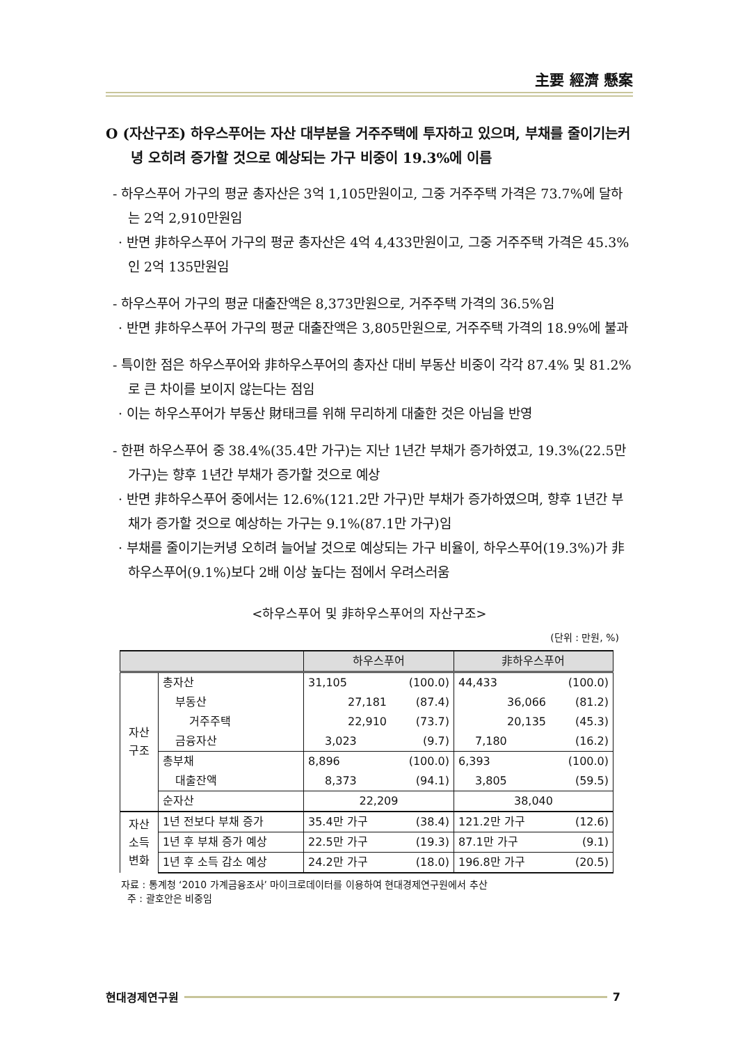主要 經濟 懸案
O (자산구조) 하우스푸어는 자산 대부분을 거주주택에 투자하고 있으며, 부채를 줄이기는커녕 오히려 증가할 것으로 예상되는 가구 비중이 19.3%에 이름
- 하우스푸어 가구의 평균 총자산은 3억 1,105만원이고, 그중 거주주택 가격은 73.7%에 달하는 2억 2,910만원임
· 반면 非하우스푸어 가구의 평균 총자산은 4억 4,433만원이고, 그중 거주주택 가격은 45.3%인 2억 135만원임
- 하우스푸어 가구의 평균 대출잔액은 8,373만원으로, 거주주택 가격의 36.5%임
· 반면 非하우스푸어 가구의 평균 대출잔액은 3,805만원으로, 거주주택 가격의 18.9%에 불과
- 특이한 점은 하우스푸어와 非하우스푸어의 총자산 대비 부동산 비중이 각각 87.4% 및 81.2%로 큰 차이를 보이지 않는다는 점임
· 이는 하우스푸어가 부동산 財태크를 위해 무리하게 대출한 것은 아님을 반영
- 한편 하우스푸어 중 38.4%(35.4만 가구)는 지난 1년간 부채가 증가하였고, 19.3%(22.5만 가구)는 향후 1년간 부채가 증가할 것으로 예상
· 반면 非하우스푸어 중에서는 12.6%(121.2만 가구)만 부채가 증가하였으며, 향후 1년간 부채가 증가할 것으로 예상하는 가구는 9.1%(87.1만 가구)임
· 부채를 줄이기는커녕 오히려 늘어날 것으로 예상되는 가구 비율이, 하우스푸어(19.3%)가 非하우스푸어(9.1%)보다 2배 이상 높다는 점에서 우려스러움
<하우스푸어 및 非하우스푸어의 자산구조>
(단위 : 만원, %)
| | | 하우스푸어 | | 非하우스푸어 | |
| --- | --- | --- | --- | --- | --- |
| 자산 구조 | 총자산 | 31,105 | (100.0) | 44,433 | (100.0) |
| | 부동산 | 27,181 | (87.4) | 36,066 | (81.2) |
| | 거주주택 | 22,910 | (73.7) | 20,135 | (45.3) |
| | 금융자산 | 3,023 | (9.7) | 7,180 | (16.2) |
| | 총부채 | 8,896 | (100.0) | 6,393 | (100.0) |
| | 대출잔액 | 8,373 | (94.1) | 3,805 | (59.5) |
| | 순자산 | 22,209 | | 38,040 | |
| 자산 소득 변화 | 1년 전보다 부채 증가 | 35.4만 가구 | (38.4) | 121.2만 가구 | (12.6) |
| | 1년 후 부채 증가 예상 | 22.5만 가구 | (19.3) | 87.1만 가구 | (9.1) |
| | 1년 후 소득 감소 예상 | 24.2만 가구 | (18.0) | 196.8만 가구 | (20.5) |
자료 : 통계청 ‘2010 가계금융조사’ 마이크로데이터를 이용하여 현대경제연구원에서 추산
주 : 괄호안은 비중임
현대경제연구원 7